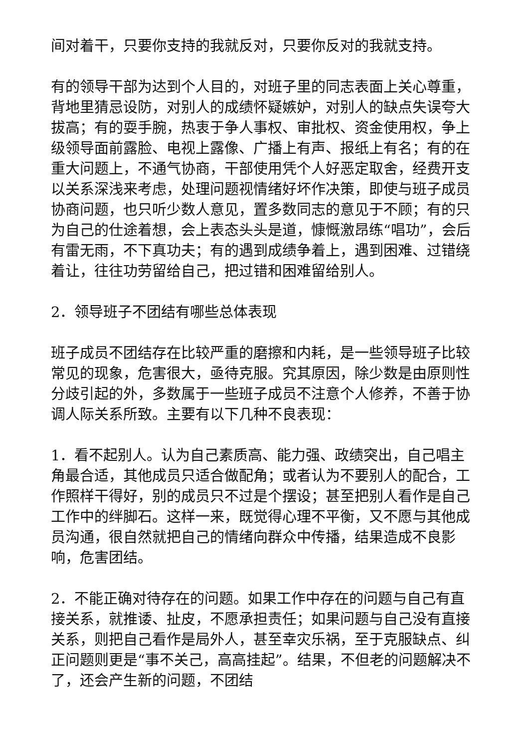间对着干，只要你支持的我就反对，只要你反对的我就支持。
有的领导干部为达到个人目的，对班子里的同志表面上关心尊重，背地里猜忌设防，对别人的成绩怀疑嫉妒，对别人的缺点失误夸大拔高；有的耍手腕，热衷于争人事权、审批权、资金使用权，争上级领导面前露脸、电视上露像、广播上有声、报纸上有名；有的在重大问题上，不通气协商，干部使用凭个人好恶定取舍，经费开支以关系深浅来考虑，处理问题视情绪好坏作决策，即使与班子成员协商问题，也只听少数人意见，置多数同志的意见于不顾；有的只为自己的仕途着想，会上表态头头是道，慷慨激昂练“唱功”，会后有雷无雨，不下真功夫；有的遇到成绩争着上，遇到困难、过错绕着让，往往功劳留给自己，把过错和困难留给别人。
2．领导班子不团结有哪些总体表现
班子成员不团结存在比较严重的磨擦和内耗，是一些领导班子比较常见的现象，危害很大，亟待克服。究其原因，除少数是由原则性分歧引起的外，多数属于一些班子成员不注意个人修养，不善于协调人际关系所致。主要有以下几种不良表现：
1．看不起别人。认为自己素质高、能力强、政绩突出，自己唱主角最合适，其他成员只适合做配角；或者认为不要别人的配合，工作照样干得好，别的成员只不过是个摆设；甚至把别人看作是自己工作中的绊脚石。这样一来，既觉得心理不平衡，又不愿与其他成员沟通，很自然就把自己的情绪向群众中传播，结果造成不良影响，危害团结。
2．不能正确对待存在的问题。如果工作中存在的问题与自己有直接关系，就推诿、扯皮，不愿承担责任；如果问题与自己没有直接关系，则把自己看作是局外人，甚至幸灾乐祸，至于克服缺点、纠正问题则更是“事不关己，高高挂起”。结果，不但老的问题解决不了，还会产生新的问题，不团结